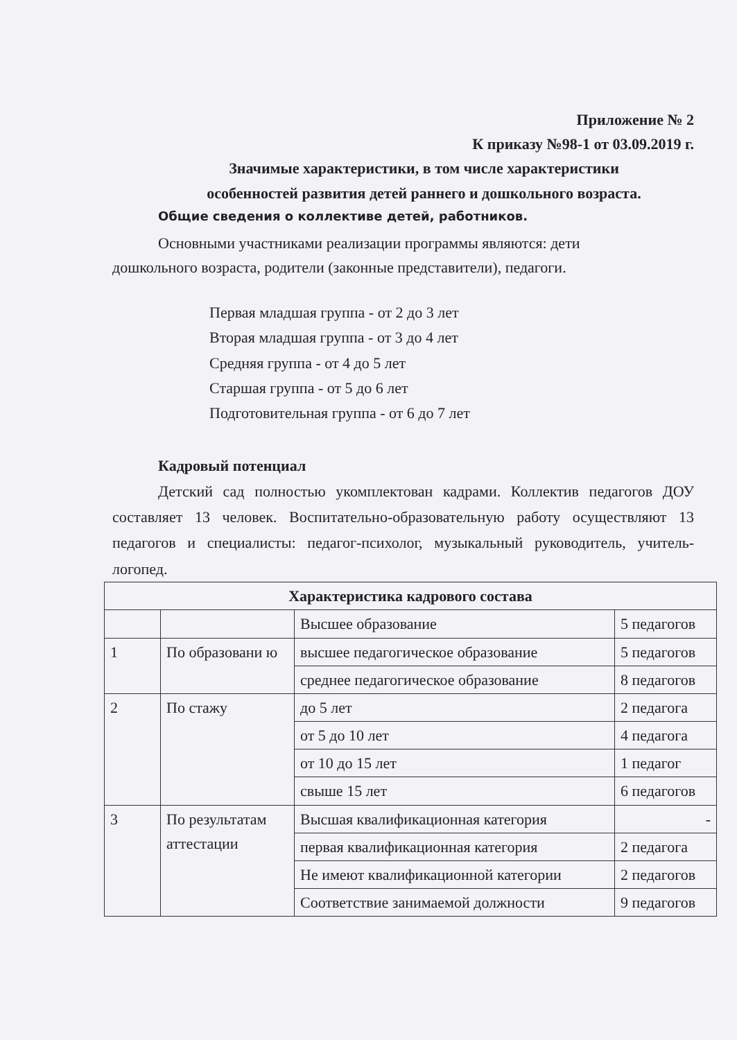Приложение № 2
К приказу №98-1 от 03.09.2019 г.
Значимые характеристики, в том числе характеристики
особенностей развития детей раннего и дошкольного возраста.
Общие сведения о коллективе детей, работников.
Основными участниками реализации программы являются: дети
дошкольного возраста, родители (законные представители), педагоги.
Первая младшая группа - от 2 до 3 лет
Вторая младшая группа - от 3 до 4 лет
Средняя группа - от 4 до 5 лет
Старшая группа - от 5 до 6 лет
Подготовительная группа - от 6 до 7 лет
Кадровый потенциал
Детский сад полностью укомплектован кадрами. Коллектив педагогов ДОУ составляет 13 человек. Воспитательно-образовательную работу осуществляют 13 педагогов и специалисты: педагог-психолог, музыкальный руководитель, учитель-логопед.
| Характеристика кадрового состава | | | |
| --- | --- | --- | --- |
| | | Высшее образование | 5 педагогов |
| 1 | По образовани ю | высшее педагогическое образование | 5 педагогов |
| | | среднее педагогическое образование | 8 педагогов |
| 2 | По стажу | до 5 лет | 2 педагога |
| | | от 5 до 10 лет | 4 педагога |
| | | от 10 до 15 лет | 1 педагог |
| | | свыше 15 лет | 6 педагогов |
| 3 | По результатам аттестации | Высшая квалификационная категория | - |
| | | первая квалификационная категория | 2 педагога |
| | | Не имеют квалификационной категории | 2 педагогов |
| | | Соответствие занимаемой должности | 9 педагогов |